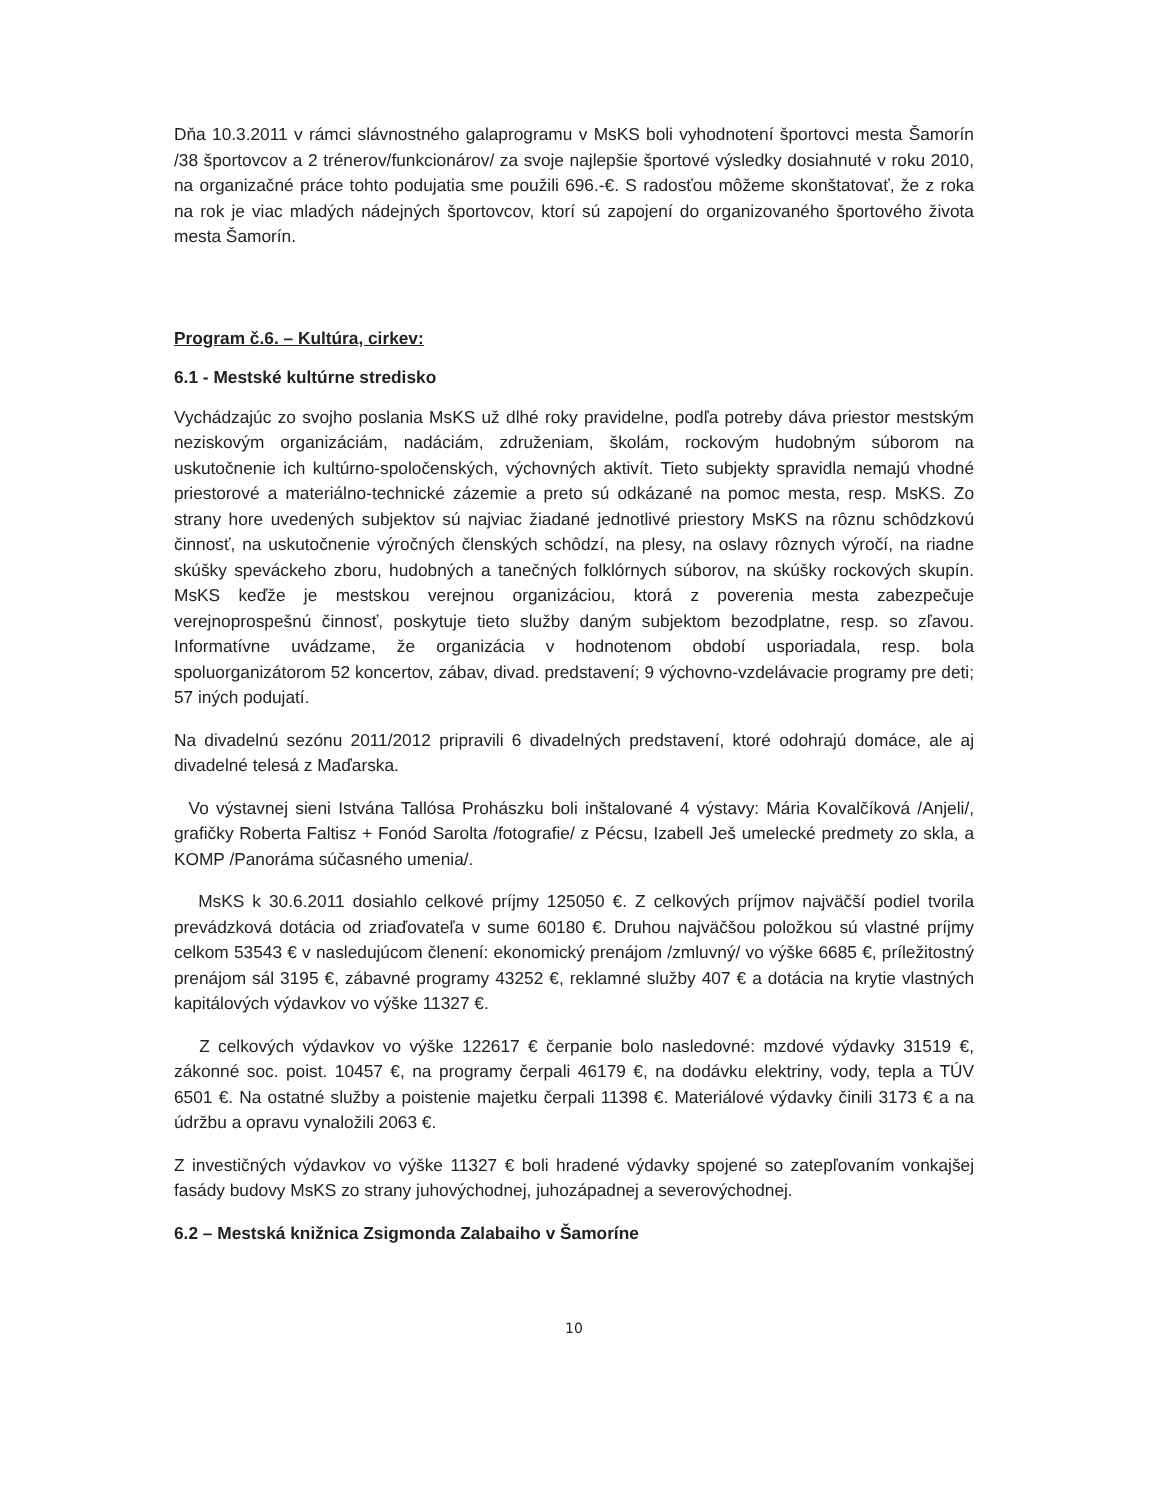Dňa 10.3.2011 v rámci slávnostného galaprogramu v MsKS boli vyhodnotení športovci mesta Šamorín /38 športovcov a 2 trénerov/funkcionárov/ za svoje najlepšie športové výsledky dosiahnuté v roku 2010, na organizačné práce tohto podujatia sme použili 696.-€. S radosťou môžeme skonštatovať, že z roka na rok je viac mladých nádejných športovcov, ktorí sú zapojení do organizovaného športového života mesta Šamorín.
Program č.6. – Kultúra, cirkev:
6.1 - Mestské kultúrne stredisko
Vychádzajúc zo svojho poslania MsKS už dlhé roky pravidelne, podľa potreby dáva priestor mestským neziskovým organizáciám, nadáciám, združeniam, školám, rockovým hudobným súborom na uskutočnenie ich kultúrno-spoločenských, výchovných aktivít. Tieto subjekty spravidla nemajú vhodné priestorové a materiálno-technické zázemie a preto sú odkázané na pomoc mesta, resp. MsKS. Zo strany hore uvedených subjektov sú najviac žiadané jednotlivé priestory MsKS na rôznu schôdzkovú činnosť, na uskutočnenie výročných členských schôdzí, na plesy, na oslavy rôznych výročí, na riadne skúšky speváckeho zboru, hudobných a tanečných folklórnych súborov, na skúšky rockových skupín. MsKS keďže je mestskou verejnou organizáciou, ktorá z poverenia mesta zabezpečuje verejnoprospešnú činnosť, poskytuje tieto služby daným subjektom bezodplatne, resp. so zľavou. Informatívne uvádzame, že organizácia v hodnotenom období usporiadala, resp. bola spoluorganizátorom 52 koncertov, zábav, divad. predstavení; 9 výchovno-vzdelávacie programy pre deti; 57 iných podujatí.
Na divadelnú sezónu 2011/2012 pripravili 6 divadelných predstavení, ktoré odohrajú domáce, ale aj divadelné telesá z Maďarska.
Vo výstavnej sieni Istvána Tallósa Prohászku boli inštalované 4 výstavy: Mária Kovalčíková /Anjeli/, grafičky Roberta Faltisz + Fonód Sarolta /fotografie/ z Pécsu, Izabell Ješ umelecké predmety zo skla, a KOMP /Panoráma súčasného umenia/.
MsKS k 30.6.2011 dosiahlo celkové príjmy 125050 €. Z celkových príjmov najväčší podiel tvorila prevádzková dotácia od zriaďovateľa v sume 60180 €. Druhou najväčšou položkou sú vlastné príjmy celkom 53543 € v nasledujúcom členení: ekonomický prenájom /zmluvný/ vo výške 6685 €, príležitostný prenájom sál 3195 €, zábavné programy 43252 €, reklamné služby 407 € a dotácia na krytie vlastných kapitálových výdavkov vo výške 11327 €.
Z celkových výdavkov vo výške 122617 € čerpanie bolo nasledovné: mzdové výdavky 31519 €, zákonné soc. poist. 10457 €, na programy čerpali 46179 €, na dodávku elektriny, vody, tepla a TÚV 6501 €. Na ostatné služby a poistenie majetku čerpali 11398 €. Materiálové výdavky činili 3173 € a na údržbu a opravu vynaložili 2063 €.
Z investičných výdavkov vo výške 11327 € boli hradené výdavky spojené so zatepľovaním vonkajšej fasády budovy MsKS zo strany juhovýchodnej, juhozápadnej a severovýchodnej.
6.2 – Mestská knižnica Zsigmonda Zalabaiho v Šamoríne
10